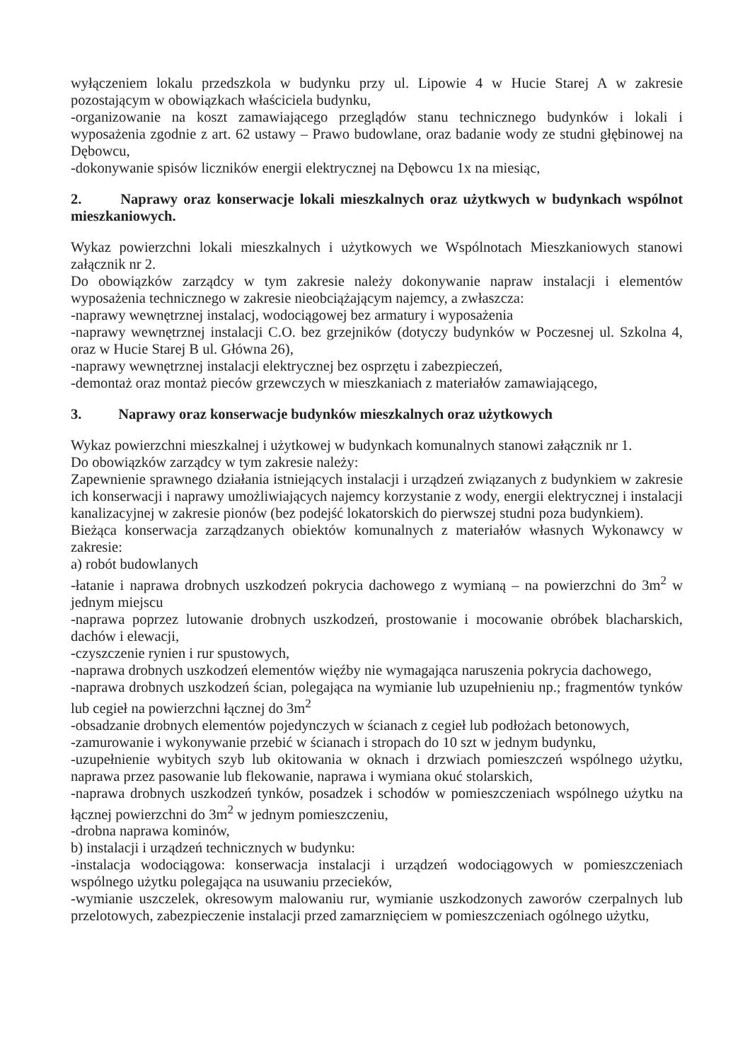wyłączeniem lokalu przedszkola w budynku przy ul. Lipowie 4 w Hucie Starej A w zakresie pozostającym w obowiązkach właściciela budynku,
-organizowanie na koszt zamawiającego przeglądów stanu technicznego budynków i lokali i wyposażenia zgodnie z art. 62 ustawy – Prawo budowlane, oraz badanie wody ze studni głębinowej na Dębowcu,
-dokonywanie spisów liczników energii elektrycznej na Dębowcu 1x na miesiąc,
2. Naprawy oraz konserwacje lokali mieszkalnych oraz użytkwych w budynkach wspólnot mieszkaniowych.
Wykaz powierzchni lokali mieszkalnych i użytkowych we Wspólnotach Mieszkaniowych stanowi załącznik nr 2.
Do obowiązków zarządcy w tym zakresie należy dokonywanie napraw instalacji i elementów wyposażenia technicznego w zakresie nieobciążającym najemcy, a zwłaszcza:
-naprawy wewnętrznej instalacj, wodociągowej bez armatury i wyposażenia
-naprawy wewnętrznej instalacji C.O. bez grzejników (dotyczy budynków w Poczesnej ul. Szkolna 4, oraz w Hucie Starej B ul. Główna 26),
-naprawy wewnętrznej instalacji elektrycznej bez osprzętu i zabezpieczeń,
-demontaż oraz montaż pieców grzewczych w mieszkaniach z materiałów zamawiającego,
3. Naprawy oraz konserwacje budynków mieszkalnych oraz użytkowych
Wykaz powierzchni mieszkalnej i użytkowej w budynkach komunalnych stanowi załącznik nr 1.
Do obowiązków zarządcy w tym zakresie należy:
Zapewnienie sprawnego działania istniejących instalacji i urządzeń związanych z budynkiem w zakresie ich konserwacji i naprawy umożliwiających najemcy korzystanie z wody, energii elektrycznej i instalacji kanalizacyjnej w zakresie pionów (bez podejść lokatorskich do pierwszej studni poza budynkiem).
Bieżąca konserwacja zarządzanych obiektów komunalnych z materiałów własnych Wykonawcy w zakresie:
a) robót budowlanych
-łatanie i naprawa drobnych uszkodzeń pokrycia dachowego z wymianą – na powierzchni do 3m<sup>2</sup> w jednym miejscu
-naprawa poprzez lutowanie drobnych uszkodzeń, prostowanie i mocowanie obróbek blacharskich, dachów i elewacji,
-czyszczenie rynien i rur spustowych,
-naprawa drobnych uszkodzeń elementów więźby nie wymagająca naruszenia pokrycia dachowego,
-naprawa drobnych uszkodzeń ścian, polegająca na wymianie lub uzupełnieniu np.; fragmentów tynków lub cegieł na powierzchni łącznej do 3m<sup>2</sup>
-obsadzanie drobnych elementów pojedynczych w ścianach z cegieł lub podłożach betonowych,
-zamurowanie i wykonywanie przebić w ścianach i stropach do 10 szt w jednym budynku,
-uzupełnienie wybitych szyb lub okitowania w oknach i drzwiach pomieszczeń wspólnego użytku, naprawa przez pasowanie lub flekowanie, naprawa i wymiana okuć stolarskich,
-naprawa drobnych uszkodzeń tynków, posadzek i schodów w pomieszczeniach wspólnego użytku na łącznej powierzchni do 3m<sup>2</sup> w jednym pomieszczeniu,
-drobna naprawa kominów,
b) instalacji i urządzeń technicznych w budynku:
-instalacja wodociągowa: konserwacja instalacji i urządzeń wodociągowych w pomieszczeniach wspólnego użytku polegająca na usuwaniu przecieków,
-wymianie uszczelek, okresowym malowaniu rur, wymianie uszkodzonych zaworów czerpalnych lub przelotowych, zabezpieczenie instalacji przed zamarznięciem w pomieszczeniach ogólnego użytku,